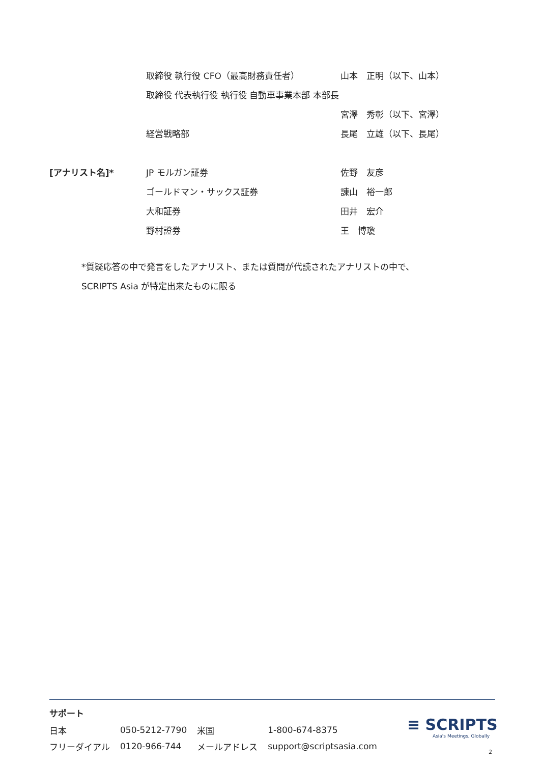| | 取締役 執行役 CFO（最高財務責任者） | 山本 正明（以下、山本） |
| | 取締役 代表執行役 執行役 自動車事業本部 本部長 | |
| | | 宮澤 秀彰（以下、宮澤） |
| | 経営戦略部 | 長尾 立雄（以下、長尾） |
| [アナリスト名]* | JP モルガン証券 | 佐野 友彦 |
| | ゴールドマン・サックス証券 | 諌山 裕一郎 |
| | 大和証券 | 田井 宏介 |
| | 野村證券 | 王 博瓊 |
*質疑応答の中で発言をしたアナリスト、または質問が代読されたアナリストの中で、
SCRIPTS Asia が特定出来たものに限る
サポート
| 日本 | 050-5212-7790 | 米国 | 1-800-674-8375 |
| フリーダイアル | 0120-966-744 | メールアドレス | support@scriptsasia.com |
≡ SCRIPTS
Asia's Meetings, Globally
2